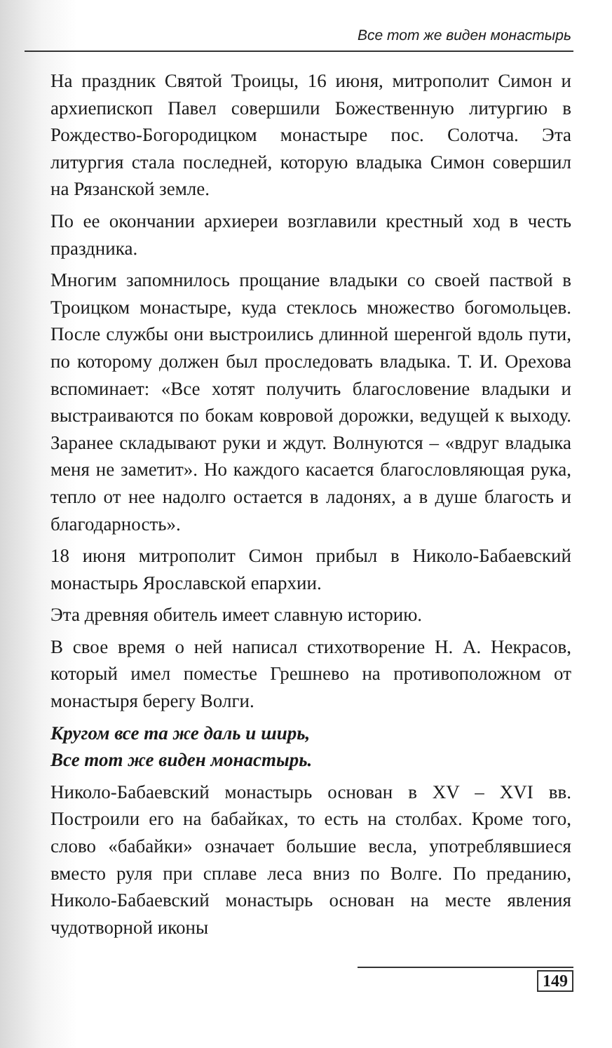Все тот же виден монастырь
На праздник Святой Троицы, 16 июня, митрополит Симон и архиепископ Павел совершили Божественную литургию в Рождество-Богородицком монастыре пос. Солотча. Эта литургия стала последней, которую владыка Симон совершил на Рязанской земле.
По ее окончании архиереи возглавили крестный ход в честь праздника.
Многим запомнилось прощание владыки со своей паствой в Троицком монастыре, куда стеклось множество богомольцев. После службы они выстроились длинной шеренгой вдоль пути, по которому должен был проследовать владыка. Т. И. Орехова вспоминает: «Все хотят получить благословение владыки и выстраиваются по бокам ковровой дорожки, ведущей к выходу. Заранее складывают руки и ждут. Волнуются – «вдруг владыка меня не заметит». Но каждого касается благословляющая рука, тепло от нее надолго остается в ладонях, а в душе благость и благодарность».
18 июня митрополит Симон прибыл в Николо-Бабаевский монастырь Ярославской епархии.
Эта древняя обитель имеет славную историю.
В свое время о ней написал стихотворение Н. А. Некрасов, который имел поместье Грешнево на противоположном от монастыря берегу Волги.
Кругом все та же даль и ширь,
Все тот же виден монастырь.
Николо-Бабаевский монастырь основан в XV – XVI вв. Построили его на бабайках, то есть на столбах. Кроме того, слово «бабайки» означает большие весла, употреблявшиеся вместо руля при сплаве леса вниз по Волге. По преданию, Николо-Бабаевский монастырь основан на месте явления чудотворной иконы
149